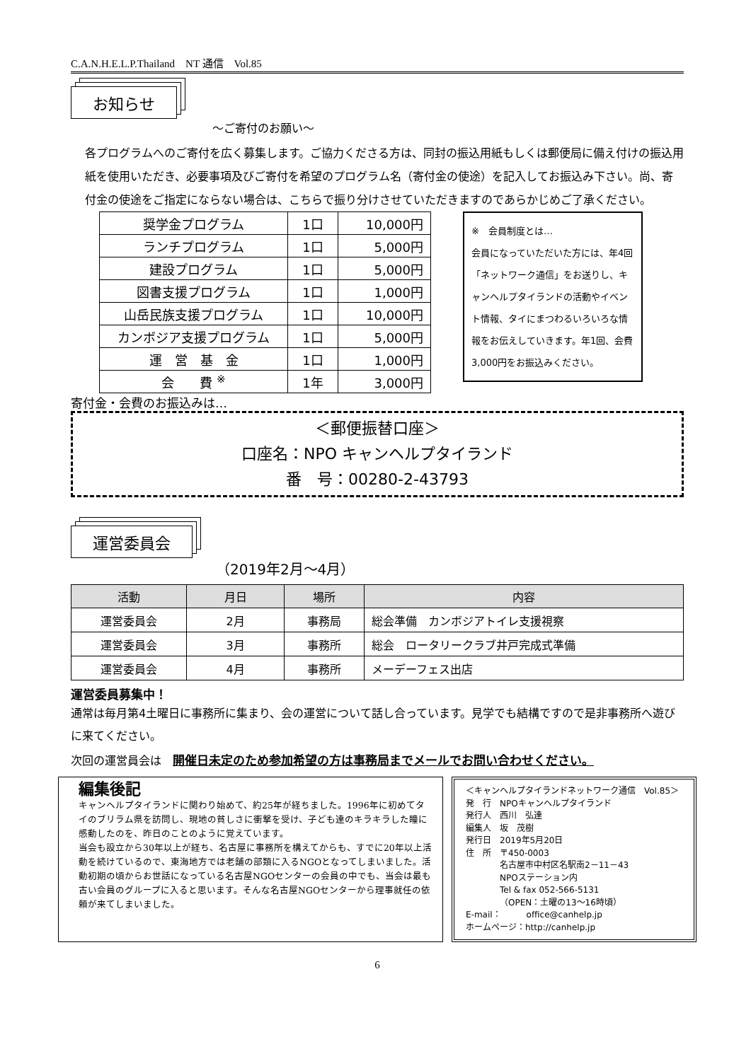C.A.N.H.E.L.P.Thailand　NT 通信　Vol.85
お知らせ
〜ご寄付のお願い〜
各プログラムへのご寄付を広く募集します。ご協力くださる方は、同封の振込用紙もしくは郵便局に備え付けの振込用紙を使用いただき、必要事項及びご寄付を希望のプログラム名（寄付金の使途）を記入してお振込み下さい。尚、寄付金の使途をご指定にならない場合は、こちらで振り分けさせていただきますのであらかじめご了承ください。
| 奨学金プログラム | 1口 | 10,000円 |
| ランチプログラム | 1口 | 5,000円 |
| 建設プログラム | 1口 | 5,000円 |
| 図書支援プログラム | 1口 | 1,000円 |
| 山岳民族支援プログラム | 1口 | 10,000円 |
| カンボジア支援プログラム | 1口 | 5,000円 |
| 運 営 基 金 | 1口 | 1,000円 |
| 会 費 <sup>※</sup> | 1年 | 3,000円 |
※　会員制度とは…
会員になっていただいた方には、年4回「ネットワーク通信」をお送りし、キャンヘルプタイランドの活動やイベント情報、タイにまつわるいろいろな情報をお伝えしていきます。年1回、会費3,000円をお振込みください。
寄付金・会費のお振込みは…
＜郵便振替口座＞
口座名：NPO キャンヘルプタイランド
番　号：00280-2-43793
運営委員会
（2019年2月〜4月）
| 活動 | 月日 | 場所 | 内容 |
| --- | --- | --- | --- |
| 運営委員会 | 2月 | 事務局 | 総会準備 カンボジアトイレ支援視察 |
| 運営委員会 | 3月 | 事務所 | 総会 ロータリークラブ井戸完成式準備 |
| 運営委員会 | 4月 | 事務所 | メーデーフェス出店 |
運営委員募集中！
通常は毎月第4土曜日に事務所に集まり、会の運営について話し合っています。見学でも結構ですので是非事務所へ遊びに来てください。
次回の運営員会は　開催日未定のため参加希望の方は事務局までメールでお問い合わせください。
編集後記
キャンヘルプタイランドに関わり始めて、約25年が経ちました。1996年に初めてタイのブリラム県を訪問し、現地の貧しさに衝撃を受け、子ども達のキラキラした瞳に感動したのを、昨日のことのように覚えています。
当会も設立から30年以上が経ち、名古屋に事務所を構えてからも、すでに20年以上活動を続けているので、東海地方では老舗の部類に入るNGOとなってしまいました。活動初期の頃からお世話になっている名古屋NGOセンターの会員の中でも、当会は最も古い会員のグループに入ると思います。そんな名古屋NGOセンターから理事就任の依頼が来てしまいました。
＜キャンヘルプタイランドネットワーク通信　Vol.85＞
発　行　NPOキャンヘルプタイランド
発行人　西川　弘達
編集人　坂　茂樹
発行日　2019年5月20日
住　所　〒450-0003
　　　　名古屋市中村区名駅南2－11－43
　　　　NPOステーション内
　　　　Tel & fax 052-566-5131
　　　　（OPEN：土曜の13〜16時頃）
E-mail：　　　office@canhelp.jp
ホームページ：http://canhelp.jp
6